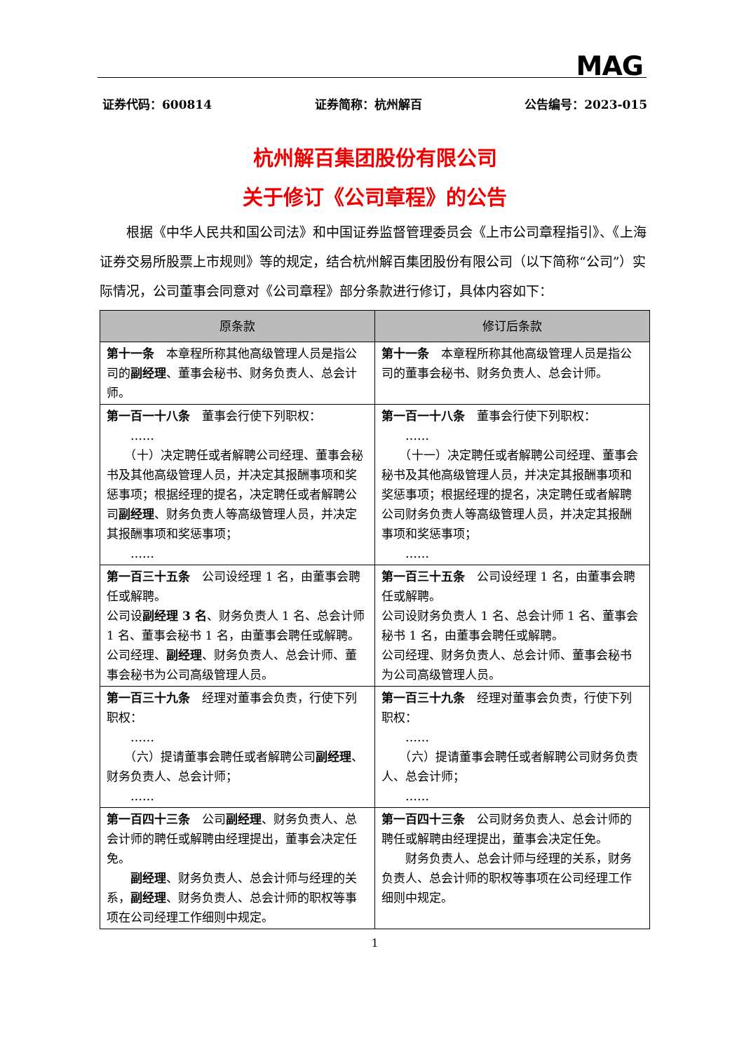MAG
证券代码：600814 证券简称：杭州解百 公告编号：2023-015
杭州解百集团股份有限公司
关于修订《公司章程》的公告
根据《中华人民共和国公司法》和中国证券监督管理委员会《上市公司章程指引》、《上海证券交易所股票上市规则》等的规定，结合杭州解百集团股份有限公司（以下简称“公司”）实际情况，公司董事会同意对《公司章程》部分条款进行修订，具体内容如下：
| 原条款 | 修订后条款 |
| --- | --- |
| 第十一条 本章程所称其他高级管理人员是指公司的 副经理 、董事会秘书、财务负责人、总会计师。 | 第十一条 本章程所称其他高级管理人员是指公司的董事会秘书、财务负责人、总会计师。 |
| 第一百一十八条 董事会行使下列职权： …… （十）决定聘任或者解聘公司经理、董事会秘书及其他高级管理人员，并决定其报酬事项和奖惩事项；根据经理的提名，决定聘任或者解聘公司 副经理 、财务负责人等高级管理人员，并决定其报酬事项和奖惩事项； …… | 第一百一十八条 董事会行使下列职权： …… （十一）决定聘任或者解聘公司经理、董事会秘书及其他高级管理人员，并决定其报酬事项和奖惩事项；根据经理的提名，决定聘任或者解聘公司财务负责人等高级管理人员，并决定其报酬事项和奖惩事项； …… |
| 第一百三十五条 公司设经理 1 名，由董事会聘任或解聘。 公司设 副经理 3 名 、财务负责人 1 名、总会计师 1 名、董事会秘书 1 名，由董事会聘任或解聘。 公司经理、 副经理 、财务负责人、总会计师、董事会秘书为公司高级管理人员。 | 第一百三十五条 公司设经理 1 名，由董事会聘任或解聘。 公司设财务负责人 1 名、总会计师 1 名、董事会秘书 1 名，由董事会聘任或解聘。 公司经理、财务负责人、总会计师、董事会秘书为公司高级管理人员。 |
| 第一百三十九条 经理对董事会负责，行使下列职权： …… （六）提请董事会聘任或者解聘公司 副经理 、财务负责人、总会计师； …… | 第一百三十九条 经理对董事会负责，行使下列职权： …… （六）提请董事会聘任或者解聘公司财务负责人、总会计师； …… |
| 第一百四十三条 公司 副经理 、财务负责人、总会计师的聘任或解聘由经理提出，董事会决定任免。 副经理 、财务负责人、总会计师与经理的关系， 副经理 、财务负责人、总会计师的职权等事项在公司经理工作细则中规定。 | 第一百四十三条 公司财务负责人、总会计师的聘任或解聘由经理提出，董事会决定任免。 财务负责人、总会计师与经理的关系，财务负责人、总会计师的职权等事项在公司经理工作细则中规定。 |
1